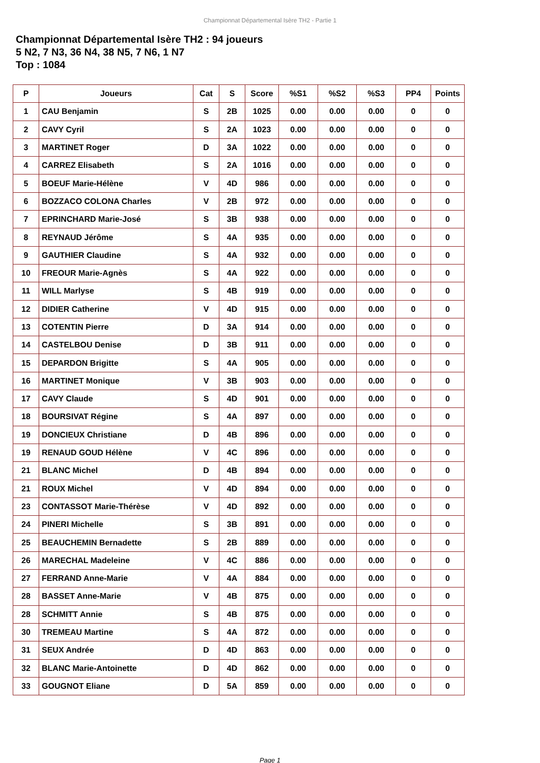Championnat Départemental Isère TH2 - Partie 1
Championnat Départemental Isère TH2 : 94 joueurs
5 N2, 7 N3, 36 N4, 38 N5, 7 N6, 1 N7
Top : 1084
| P | Joueurs | Cat | S | Score | %S1 | %S2 | %S3 | PP4 | Points |
| --- | --- | --- | --- | --- | --- | --- | --- | --- | --- |
| 1 | CAU Benjamin | S | 2B | 1025 | 0.00 | 0.00 | 0.00 | 0 | 0 |
| 2 | CAVY Cyril | S | 2A | 1023 | 0.00 | 0.00 | 0.00 | 0 | 0 |
| 3 | MARTINET Roger | D | 3A | 1022 | 0.00 | 0.00 | 0.00 | 0 | 0 |
| 4 | CARREZ Elisabeth | S | 2A | 1016 | 0.00 | 0.00 | 0.00 | 0 | 0 |
| 5 | BOEUF Marie-Hélène | V | 4D | 986 | 0.00 | 0.00 | 0.00 | 0 | 0 |
| 6 | BOZZACO COLONA Charles | V | 2B | 972 | 0.00 | 0.00 | 0.00 | 0 | 0 |
| 7 | EPRINCHARD Marie-José | S | 3B | 938 | 0.00 | 0.00 | 0.00 | 0 | 0 |
| 8 | REYNAUD Jérôme | S | 4A | 935 | 0.00 | 0.00 | 0.00 | 0 | 0 |
| 9 | GAUTHIER Claudine | S | 4A | 932 | 0.00 | 0.00 | 0.00 | 0 | 0 |
| 10 | FREOUR Marie-Agnès | S | 4A | 922 | 0.00 | 0.00 | 0.00 | 0 | 0 |
| 11 | WILL Marlyse | S | 4B | 919 | 0.00 | 0.00 | 0.00 | 0 | 0 |
| 12 | DIDIER Catherine | V | 4D | 915 | 0.00 | 0.00 | 0.00 | 0 | 0 |
| 13 | COTENTIN Pierre | D | 3A | 914 | 0.00 | 0.00 | 0.00 | 0 | 0 |
| 14 | CASTELBOU Denise | D | 3B | 911 | 0.00 | 0.00 | 0.00 | 0 | 0 |
| 15 | DEPARDON Brigitte | S | 4A | 905 | 0.00 | 0.00 | 0.00 | 0 | 0 |
| 16 | MARTINET Monique | V | 3B | 903 | 0.00 | 0.00 | 0.00 | 0 | 0 |
| 17 | CAVY Claude | S | 4D | 901 | 0.00 | 0.00 | 0.00 | 0 | 0 |
| 18 | BOURSIVAT Régine | S | 4A | 897 | 0.00 | 0.00 | 0.00 | 0 | 0 |
| 19 | DONCIEUX Christiane | D | 4B | 896 | 0.00 | 0.00 | 0.00 | 0 | 0 |
| 19 | RENAUD GOUD Hélène | V | 4C | 896 | 0.00 | 0.00 | 0.00 | 0 | 0 |
| 21 | BLANC Michel | D | 4B | 894 | 0.00 | 0.00 | 0.00 | 0 | 0 |
| 21 | ROUX Michel | V | 4D | 894 | 0.00 | 0.00 | 0.00 | 0 | 0 |
| 23 | CONTASSOT Marie-Thérèse | V | 4D | 892 | 0.00 | 0.00 | 0.00 | 0 | 0 |
| 24 | PINERI Michelle | S | 3B | 891 | 0.00 | 0.00 | 0.00 | 0 | 0 |
| 25 | BEAUCHEMIN Bernadette | S | 2B | 889 | 0.00 | 0.00 | 0.00 | 0 | 0 |
| 26 | MARECHAL Madeleine | V | 4C | 886 | 0.00 | 0.00 | 0.00 | 0 | 0 |
| 27 | FERRAND Anne-Marie | V | 4A | 884 | 0.00 | 0.00 | 0.00 | 0 | 0 |
| 28 | BASSET Anne-Marie | V | 4B | 875 | 0.00 | 0.00 | 0.00 | 0 | 0 |
| 28 | SCHMITT Annie | S | 4B | 875 | 0.00 | 0.00 | 0.00 | 0 | 0 |
| 30 | TREMEAU Martine | S | 4A | 872 | 0.00 | 0.00 | 0.00 | 0 | 0 |
| 31 | SEUX Andrée | D | 4D | 863 | 0.00 | 0.00 | 0.00 | 0 | 0 |
| 32 | BLANC Marie-Antoinette | D | 4D | 862 | 0.00 | 0.00 | 0.00 | 0 | 0 |
| 33 | GOUGNOT Eliane | D | 5A | 859 | 0.00 | 0.00 | 0.00 | 0 | 0 |
Page 1